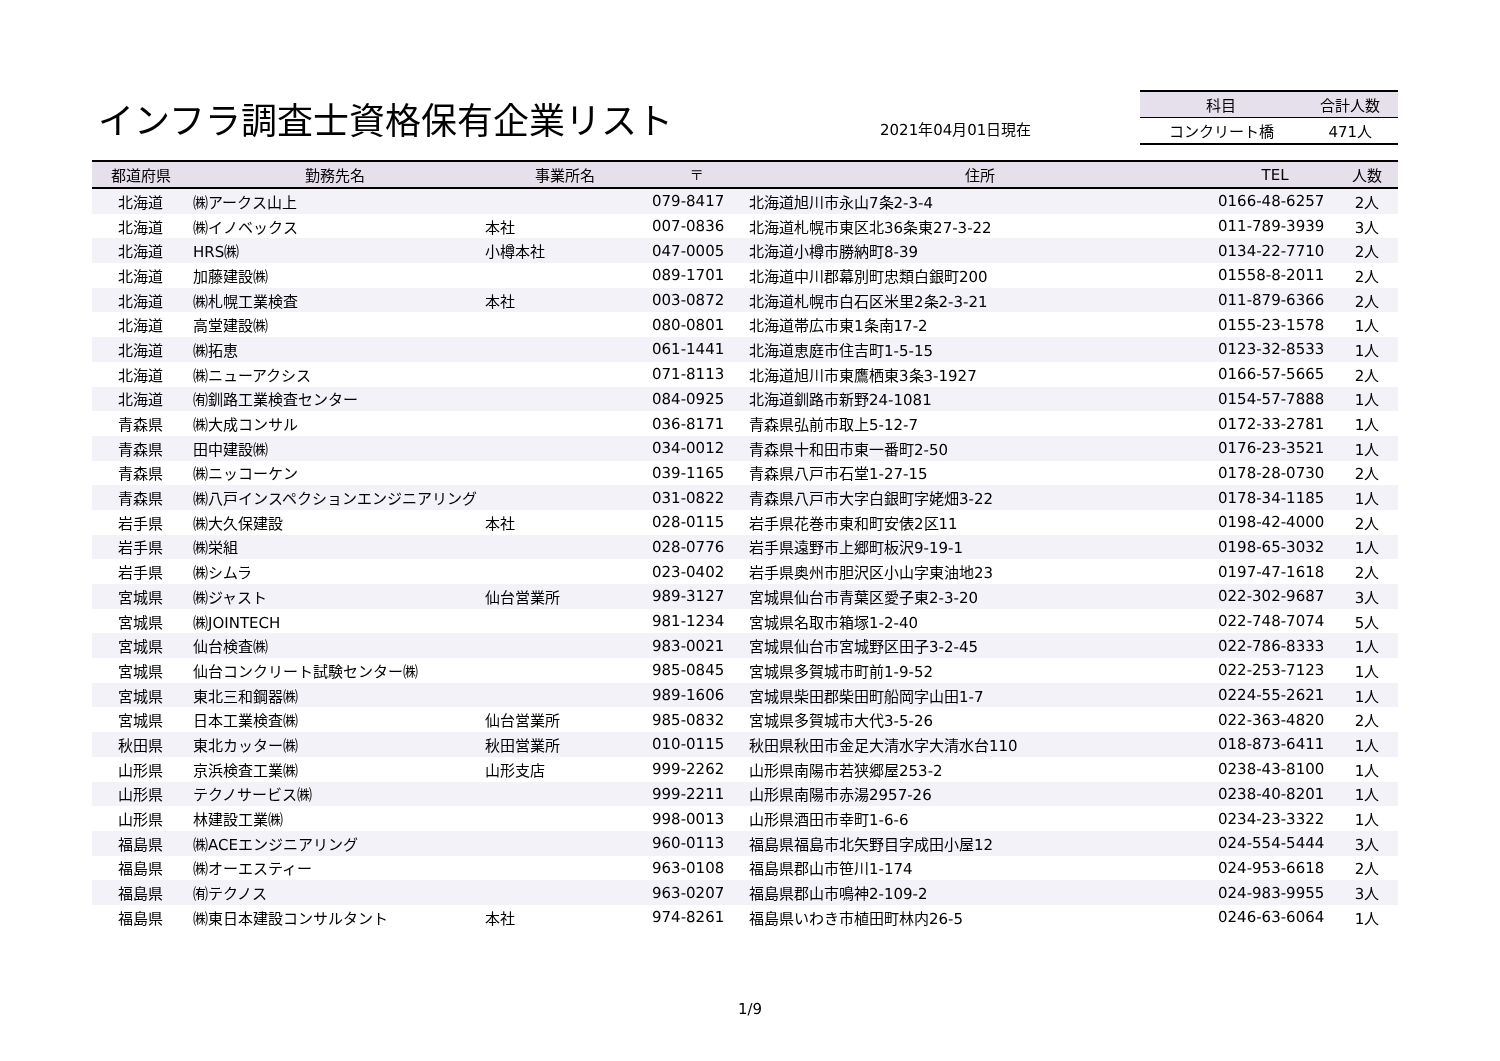インフラ調査士資格保有企業リスト 2021年04月01日現在
| 科目 | 合計人数 |
| --- | --- |
| コンクリート橋 | 471人 |
| 都道府県 | 勤務先名 | 事業所名 | 〒 | 住所 | TEL | 人数 |
| --- | --- | --- | --- | --- | --- | --- |
| 北海道 | ㈱アークス山上 | | 079-8417 | 北海道旭川市永山7条2-3-4 | 0166-48-6257 | 2人 |
| 北海道 | ㈱イノベックス | 本社 | 007-0836 | 北海道札幌市東区北36条東27-3-22 | 011-789-3939 | 3人 |
| 北海道 | HRS㈱ | 小樽本社 | 047-0005 | 北海道小樽市勝納町8-39 | 0134-22-7710 | 2人 |
| 北海道 | 加藤建設㈱ | | 089-1701 | 北海道中川郡幕別町忠類白銀町200 | 01558-8-2011 | 2人 |
| 北海道 | ㈱札幌工業検査 | 本社 | 003-0872 | 北海道札幌市白石区米里2条2-3-21 | 011-879-6366 | 2人 |
| 北海道 | 高堂建設㈱ | | 080-0801 | 北海道帯広市東1条南17-2 | 0155-23-1578 | 1人 |
| 北海道 | ㈱拓恵 | | 061-1441 | 北海道恵庭市住吉町1-5-15 | 0123-32-8533 | 1人 |
| 北海道 | ㈱ニューアクシス | | 071-8113 | 北海道旭川市東鷹栖東3条3-1927 | 0166-57-5665 | 2人 |
| 北海道 | ㈲釧路工業検査センター | | 084-0925 | 北海道釧路市新野24-1081 | 0154-57-7888 | 1人 |
| 青森県 | ㈱大成コンサル | | 036-8171 | 青森県弘前市取上5-12-7 | 0172-33-2781 | 1人 |
| 青森県 | 田中建設㈱ | | 034-0012 | 青森県十和田市東一番町2-50 | 0176-23-3521 | 1人 |
| 青森県 | ㈱ニッコーケン | | 039-1165 | 青森県八戸市石堂1-27-15 | 0178-28-0730 | 2人 |
| 青森県 | ㈱八戸インスペクションエンジニアリング | | 031-0822 | 青森県八戸市大字白銀町字姥畑3-22 | 0178-34-1185 | 1人 |
| 岩手県 | ㈱大久保建設 | 本社 | 028-0115 | 岩手県花巻市東和町安俵2区11 | 0198-42-4000 | 2人 |
| 岩手県 | ㈱栄組 | | 028-0776 | 岩手県遠野市上郷町板沢9-19-1 | 0198-65-3032 | 1人 |
| 岩手県 | ㈱シムラ | | 023-0402 | 岩手県奥州市胆沢区小山字東油地23 | 0197-47-1618 | 2人 |
| 宮城県 | ㈱ジャスト | 仙台営業所 | 989-3127 | 宮城県仙台市青葉区愛子東2-3-20 | 022-302-9687 | 3人 |
| 宮城県 | ㈱JOINTECH | | 981-1234 | 宮城県名取市箱塚1-2-40 | 022-748-7074 | 5人 |
| 宮城県 | 仙台検査㈱ | | 983-0021 | 宮城県仙台市宮城野区田子3-2-45 | 022-786-8333 | 1人 |
| 宮城県 | 仙台コンクリート試験センター㈱ | | 985-0845 | 宮城県多賀城市町前1-9-52 | 022-253-7123 | 1人 |
| 宮城県 | 東北三和鋼器㈱ | | 989-1606 | 宮城県柴田郡柴田町船岡字山田1-7 | 0224-55-2621 | 1人 |
| 宮城県 | 日本工業検査㈱ | 仙台営業所 | 985-0832 | 宮城県多賀城市大代3-5-26 | 022-363-4820 | 2人 |
| 秋田県 | 東北カッター㈱ | 秋田営業所 | 010-0115 | 秋田県秋田市金足大清水字大清水台110 | 018-873-6411 | 1人 |
| 山形県 | 京浜検査工業㈱ | 山形支店 | 999-2262 | 山形県南陽市若狭郷屋253-2 | 0238-43-8100 | 1人 |
| 山形県 | テクノサービス㈱ | | 999-2211 | 山形県南陽市赤湯2957-26 | 0238-40-8201 | 1人 |
| 山形県 | 林建設工業㈱ | | 998-0013 | 山形県酒田市幸町1-6-6 | 0234-23-3322 | 1人 |
| 福島県 | ㈱ACEエンジニアリング | | 960-0113 | 福島県福島市北矢野目字成田小屋12 | 024-554-5444 | 3人 |
| 福島県 | ㈱オーエスティー | | 963-0108 | 福島県郡山市笹川1-174 | 024-953-6618 | 2人 |
| 福島県 | ㈲テクノス | | 963-0207 | 福島県郡山市鳴神2-109-2 | 024-983-9955 | 3人 |
| 福島県 | ㈱東日本建設コンサルタント | 本社 | 974-8261 | 福島県いわき市植田町林内26-5 | 0246-63-6064 | 1人 |
1/9